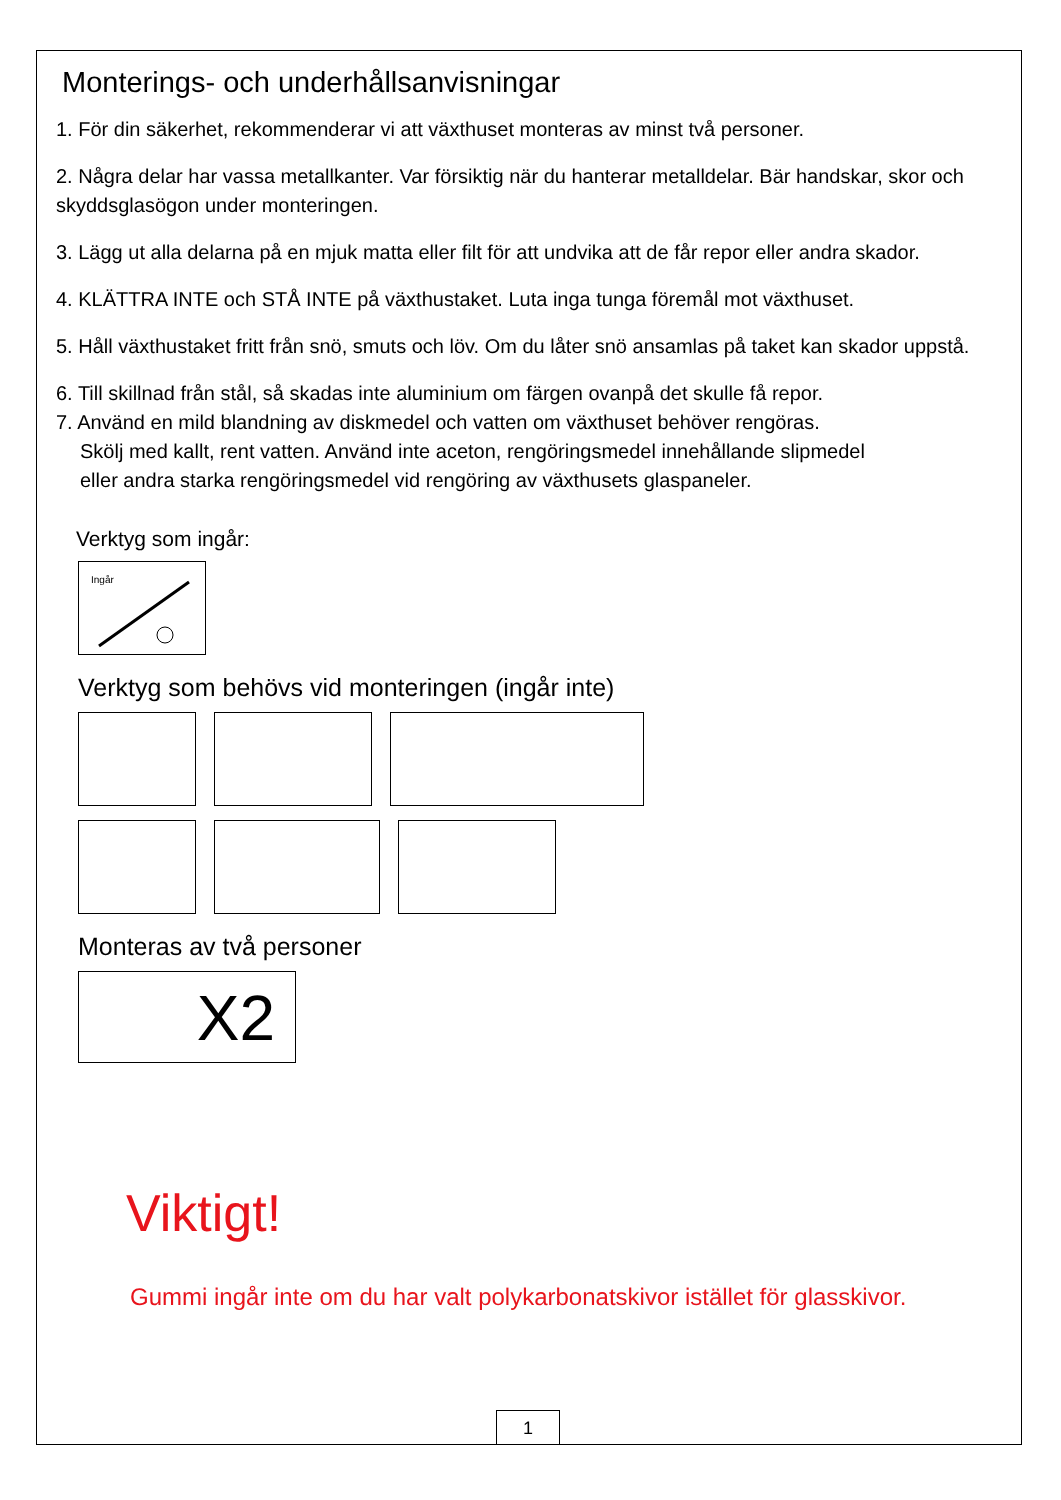Monterings- och underhållsanvisningar
1. För din säkerhet, rekommenderar vi att växthuset monteras av minst två personer.
2. Några delar har vassa metallkanter. Var försiktig när du hanterar metalldelar. Bär handskar, skor och skyddsglasögon under monteringen.
3. Lägg ut alla delarna på en mjuk matta eller filt för att undvika att de får repor eller andra skador.
4. KLÄTTRA INTE och STÅ INTE på växthustaket. Luta inga tunga föremål mot växthuset.
5. Håll växthustaket fritt från snö, smuts och löv. Om du låter snö ansamlas på taket kan skador uppstå.
6. Till skillnad från stål, så skadas inte aluminium om färgen ovanpå det skulle få repor.
7. Använd en mild blandning av diskmedel och vatten om växthuset behöver rengöras.
Skölj med kallt, rent vatten. Använd inte aceton, rengöringsmedel innehållande slipmedel
eller andra starka rengöringsmedel vid rengöring av växthusets glaspaneler.
Verktyg som ingår:
Ingår
Verktyg som behövs vid monteringen (ingår inte)
Monteras av två personer
X2
Viktigt!
Gummi ingår inte om du har valt polykarbonatskivor istället för glasskivor.
1